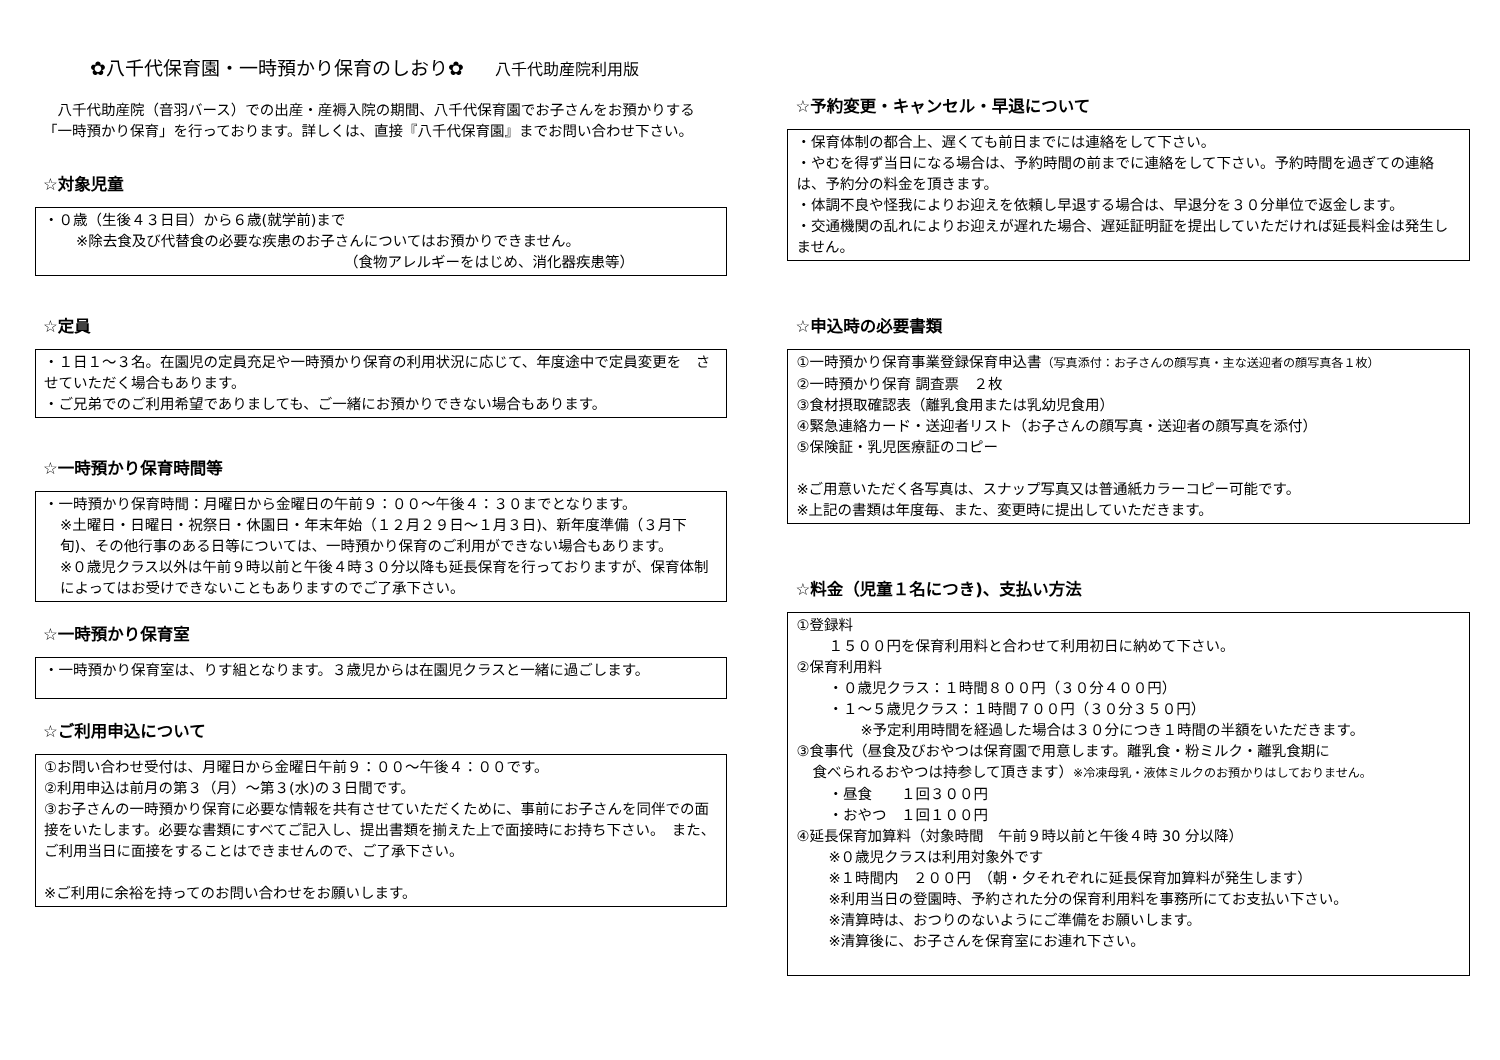✿八千代保育園・一時預かり保育のしおり✿ 八千代助産院利用版
　八千代助産院（音羽バース）での出産・産褥入院の期間、八千代保育園でお子さんをお預かりする「一時預かり保育」を行っております。詳しくは、直接『八千代保育園』までお問い合わせ下さい。
☆対象児童
・０歳（生後４３日目）から６歳(就学前)まで
※除去食及び代替食の必要な疾患のお子さんについてはお預かりできません。
（食物アレルギーをはじめ、消化器疾患等）
☆定員
・１日１～３名。在園児の定員充足や一時預かり保育の利用状況に応じて、年度途中で定員変更を　させていただく場合もあります。
・ご兄弟でのご利用希望でありましても、ご一緒にお預かりできない場合もあります。
☆一時預かり保育時間等
・一時預かり保育時間：月曜日から金曜日の午前９：００～午後４：３０までとなります。
※土曜日・日曜日・祝祭日・休園日・年末年始（１２月２９日～１月３日)、新年度準備（３月下旬)、その他行事のある日等については、一時預かり保育のご利用ができない場合もあります。
※０歳児クラス以外は午前９時以前と午後４時３０分以降も延長保育を行っておりますが、保育体制によってはお受けできないこともありますのでご了承下さい。
☆一時預かり保育室
・一時預かり保育室は、りす組となります。３歳児からは在園児クラスと一緒に過ごします。
☆ご利用申込について
①お問い合わせ受付は、月曜日から金曜日午前９：００～午後４：００です。
②利用申込は前月の第３（月）～第３(水)の３日間です。
③お子さんの一時預かり保育に必要な情報を共有させていただくために、事前にお子さんを同伴での面接をいたします。必要な書類にすべてご記入し、提出書類を揃えた上で面接時にお持ち下さい。　また、ご利用当日に面接をすることはできませんので、ご了承下さい。
※ご利用に余裕を持ってのお問い合わせをお願いします。
☆予約変更・キャンセル・早退について
・保育体制の都合上、遅くても前日までには連絡をして下さい。
・やむを得ず当日になる場合は、予約時間の前までに連絡をして下さい。予約時間を過ぎての連絡は、予約分の料金を頂きます。
・体調不良や怪我によりお迎えを依頼し早退する場合は、早退分を３０分単位で返金します。
・交通機関の乱れによりお迎えが遅れた場合、遅延証明証を提出していただければ延長料金は発生しません。
☆申込時の必要書類
①一時預かり保育事業登録保育申込書（写真添付：お子さんの顔写真・主な送迎者の顔写真各１枚）
②一時預かり保育 調査票　２枚
③食材摂取確認表（離乳食用または乳幼児食用）
④緊急連絡カード・送迎者リスト（お子さんの顔写真・送迎者の顔写真を添付）
⑤保険証・乳児医療証のコピー
※ご用意いただく各写真は、スナップ写真又は普通紙カラーコピー可能です。
※上記の書類は年度毎、また、変更時に提出していただきます。
☆料金（児童１名につき)、支払い方法
①登録料
１５００円を保育利用料と合わせて利用初日に納めて下さい。
②保育利用料
・０歳児クラス：１時間８００円（３０分４００円）
・１～５歳児クラス：１時間７００円（３０分３５０円）
※予定利用時間を経過した場合は３０分につき１時間の半額をいただきます。
③食事代（昼食及びおやつは保育園で用意します。離乳食・粉ミルク・離乳食期に
食べられるおやつは持参して頂きます）※冷凍母乳・液体ミルクのお預かりはしておりません。
・昼食　　１回３００円
・おやつ　１回１００円
④延長保育加算料（対象時間　午前９時以前と午後４時 30 分以降）
※０歳児クラスは利用対象外です
※１時間内　２００円　（朝・夕それぞれに延長保育加算料が発生します）
※利用当日の登園時、予約された分の保育利用料を事務所にてお支払い下さい。
※清算時は、おつりのないようにご準備をお願いします。
※清算後に、お子さんを保育室にお連れ下さい。